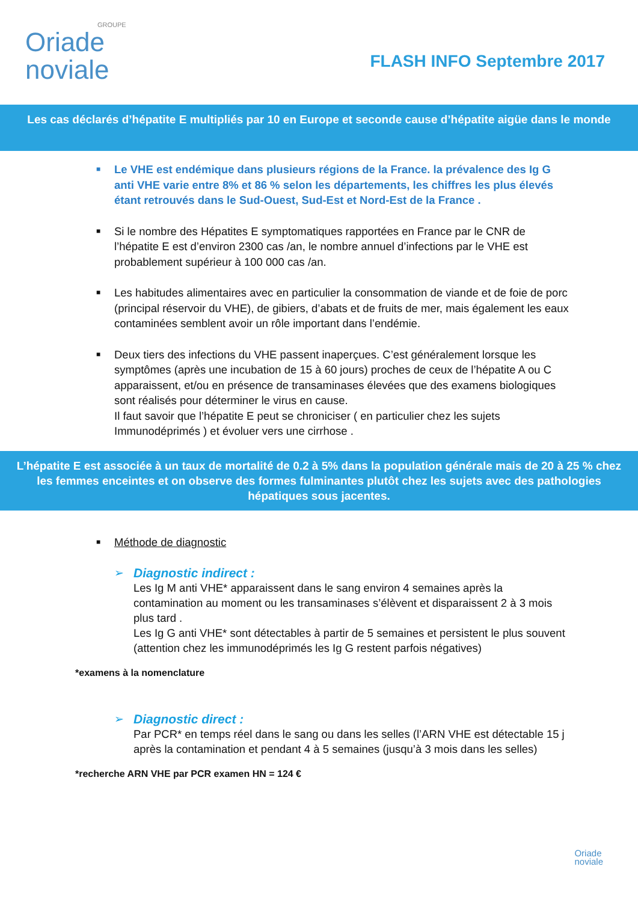GROUPE
Oriade
noviale
FLASH INFO Septembre 2017
Les cas déclarés d’hépatite E multipliés par 10 en Europe et seconde cause d’hépatite aigüe dans le monde
■ Le VHE est endémique dans plusieurs régions de la France. la prévalence des Ig G anti VHE varie entre 8% et 86 % selon les départements, les chiffres les plus élevés étant retrouvés dans le Sud-Ouest, Sud-Est et Nord-Est de la France .
■ Si le nombre des Hépatites E symptomatiques rapportées en France par le CNR de l’hépatite E est d’environ 2300 cas /an, le nombre annuel d’infections par le VHE est probablement supérieur à 100 000 cas /an.
■ Les habitudes alimentaires avec en particulier la consommation de viande et de foie de porc (principal réservoir du VHE), de gibiers, d’abats et de fruits de mer, mais également les eaux contaminées semblent avoir un rôle important dans l’endémie.
■ Deux tiers des infections du VHE passent inaperçues. C’est généralement lorsque les symptômes (après une incubation de 15 à 60 jours) proches de ceux de l’hépatite A ou C apparaissent, et/ou en présence de transaminases élevées que des examens biologiques sont réalisés pour déterminer le virus en cause.
Il faut savoir que l’hépatite E peut se chroniciser ( en particulier chez les sujets Immunodéprimés ) et évoluer vers une cirrhose .
L’hépatite E est associée à un taux de mortalité de 0.2 à 5% dans la population générale mais de 20 à 25 % chez les femmes enceintes et on observe des formes fulminantes plutôt chez les sujets avec des pathologies hépatiques sous jacentes.
■ Méthode de diagnostic
➢
Diagnostic indirect :
Les Ig M anti VHE* apparaissent dans le sang environ 4 semaines après la contamination au moment ou les transaminases s’élèvent et disparaissent 2 à 3 mois plus tard .
Les Ig G anti VHE* sont détectables à partir de 5 semaines et persistent le plus souvent (attention chez les immunodéprimés les Ig G restent parfois négatives)
*examens à la nomenclature
➢
Diagnostic direct :
Par PCR* en temps réel dans le sang ou dans les selles (l’ARN VHE est détectable 15 j après la contamination et pendant 4 à 5 semaines (jusqu’à 3 mois dans les selles)
*recherche ARN VHE par PCR examen HN = 124 €
Oriade
noviale